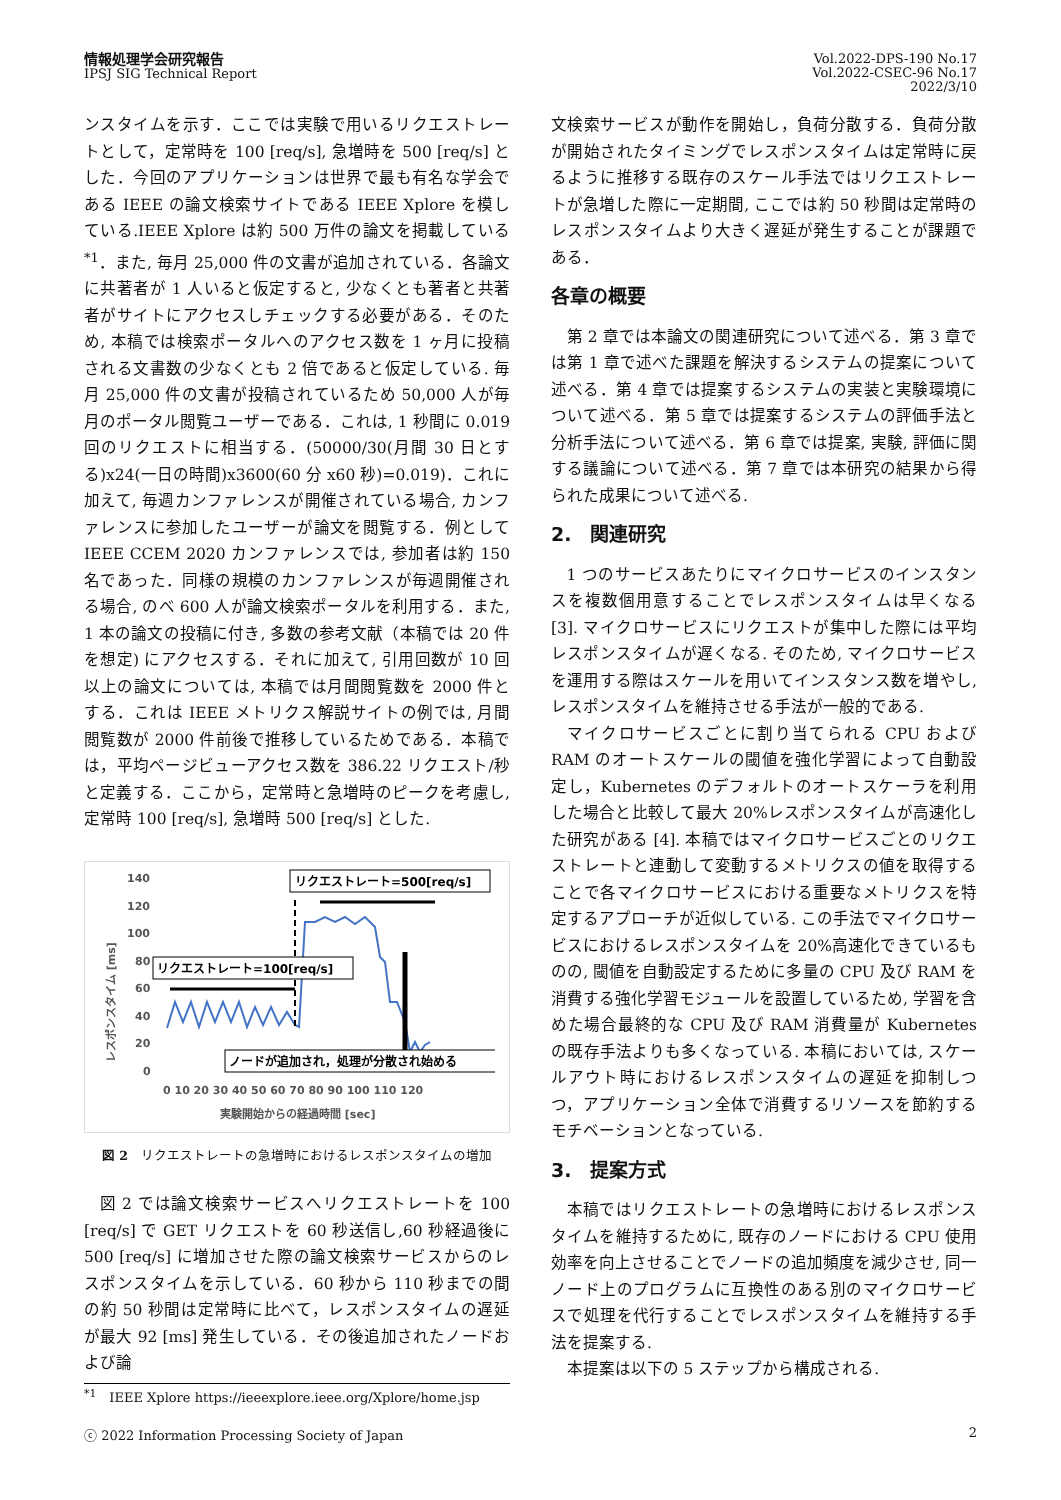情報処理学会研究報告
IPSJ SIG Technical Report
Vol.2022-DPS-190 No.17
Vol.2022-CSEC-96 No.17
2022/3/10
ンスタイムを示す．ここでは実験で用いるリクエストレートとして，定常時を 100 [req/s], 急増時を 500 [req/s] とした．今回のアプリケーションは世界で最も有名な学会である IEEE の論文検索サイトである IEEE Xplore を模している.IEEE Xplore は約 500 万件の論文を掲載している <sup>*1</sup>．また, 毎月 25,000 件の文書が追加されている．各論文に共著者が 1 人いると仮定すると, 少なくとも著者と共著者がサイトにアクセスしチェックする必要がある．そのため, 本稿では検索ポータルへのアクセス数を 1 ヶ月に投稿される文書数の少なくとも 2 倍であると仮定している. 毎月 25,000 件の文書が投稿されているため 50,000 人が毎月のポータル閲覧ユーザーである．これは, 1 秒間に 0.019 回のリクエストに相当する．(50000/30(月間 30 日とする)x24(一日の時間)x3600(60 分 x60 秒)=0.019)．これに加えて, 毎週カンファレンスが開催されている場合, カンファレンスに参加したユーザーが論文を閲覧する．例として IEEE CCEM 2020 カンファレンスでは, 参加者は約 150 名であった．同様の規模のカンファレンスが毎週開催される場合, のべ 600 人が論文検索ポータルを利用する．また, 1 本の論文の投稿に付き, 多数の参考文献（本稿では 20 件を想定) にアクセスする．それに加えて, 引用回数が 10 回以上の論文については, 本稿では月間閲覧数を 2000 件とする．これは IEEE メトリクス解説サイトの例では, 月間閲覧数が 2000 件前後で推移しているためである．本稿では，平均ページビューアクセス数を 386.22 リクエスト/秒と定義する．ここから，定常時と急増時のピークを考慮し, 定常時 100 [req/s], 急増時 500 [req/s] とした.
140
120
100
80
60
40
20
0
0 10 20 30 40 50 60 70 80 90 100 110 120
実験開始からの経過時間 [sec]
レスポンスタイム [ms]
リクエストレート=500[req/s]
リクエストレート=100[req/s]
ノードが追加され，処理が分散され始める
図 2　リクエストレートの急増時におけるレスポンスタイムの増加
図 2 では論文検索サービスへリクエストレートを 100 [req/s] で GET リクエストを 60 秒送信し,60 秒経過後に 500 [req/s] に増加させた際の論文検索サービスからのレスポンスタイムを示している．60 秒から 110 秒までの間の約 50 秒間は定常時に比べて，レスポンスタイムの遅延が最大 92 [ms] 発生している．その後追加されたノードおよび論
<sup>*1</sup>　IEEE Xplore https://ieeexplore.ieee.org/Xplore/home.jsp
文検索サービスが動作を開始し，負荷分散する．負荷分散が開始されたタイミングでレスポンスタイムは定常時に戻るように推移する既存のスケール手法ではリクエストレートが急増した際に一定期間, ここでは約 50 秒間は定常時のレスポンスタイムより大きく遅延が発生することが課題である．
各章の概要
第 2 章では本論文の関連研究について述べる．第 3 章では第 1 章で述べた課題を解決するシステムの提案について述べる．第 4 章では提案するシステムの実装と実験環境について述べる．第 5 章では提案するシステムの評価手法と分析手法について述べる．第 6 章では提案, 実験, 評価に関する議論について述べる．第 7 章では本研究の結果から得られた成果について述べる.
2.　関連研究
1 つのサービスあたりにマイクロサービスのインスタンスを複数個用意することでレスポンスタイムは早くなる [3]. マイクロサービスにリクエストが集中した際には平均レスポンスタイムが遅くなる. そのため, マイクロサービスを運用する際はスケールを用いてインスタンス数を増やし, レスポンスタイムを維持させる手法が一般的である.
マイクロサービスごとに割り当てられる CPU および RAM のオートスケールの閾値を強化学習によって自動設定し，Kubernetes のデフォルトのオートスケーラを利用した場合と比較して最大 20%レスポンスタイムが高速化した研究がある [4]. 本稿ではマイクロサービスごとのリクエストレートと連動して変動するメトリクスの値を取得することで各マイクロサービスにおける重要なメトリクスを特定するアプローチが近似している. この手法でマイクロサービスにおけるレスポンスタイムを 20%高速化できているものの, 閾値を自動設定するために多量の CPU 及び RAM を消費する強化学習モジュールを設置しているため, 学習を含めた場合最終的な CPU 及び RAM 消費量が Kubernetes の既存手法よりも多くなっている. 本稿においては, スケールアウト時におけるレスポンスタイムの遅延を抑制しつつ，アプリケーション全体で消費するリソースを節約するモチベーションとなっている.
3.　提案方式
本稿ではリクエストレートの急増時におけるレスポンスタイムを維持するために, 既存のノードにおける CPU 使用効率を向上させることでノードの追加頻度を減少させ, 同一ノード上のプログラムに互換性のある別のマイクロサービスで処理を代行することでレスポンスタイムを維持する手法を提案する.
本提案は以下の 5 ステップから構成される.
ⓒ 2022 Information Processing Society of Japan 2